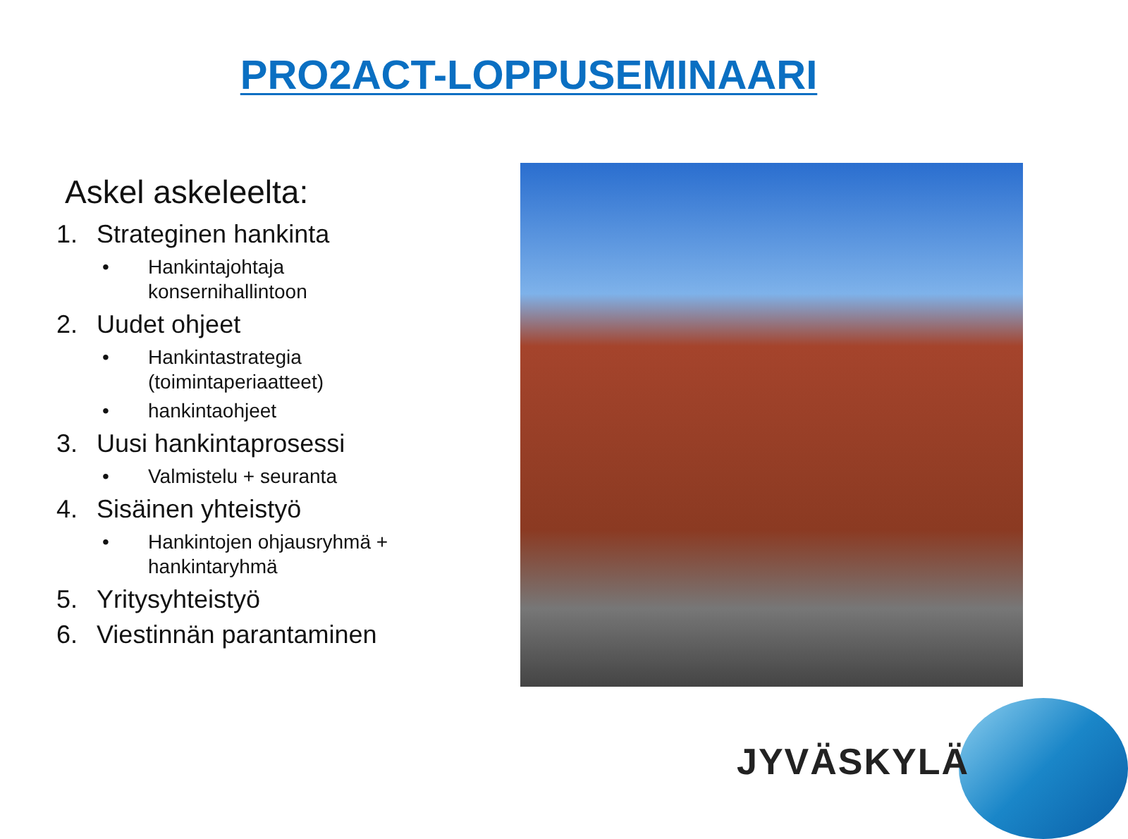PRO2ACT-LOPPUSEMINAARI
Askel askeleelta:
1. Strateginen hankinta
• Hankintajohtaja
konsernihallintoon
2. Uudet ohjeet
• Hankintastrategia
(toimintaperiaatteet)
• hankintaohjeet
3. Uusi hankintaprosessi
• Valmistelu + seuranta
4. Sisäinen yhteistyö
• Hankintojen ohjausryhmä +
hankintaryhmä
5. Yritysyhteistyö
6. Viestinnän parantaminen
JYVÄSKYLÄ